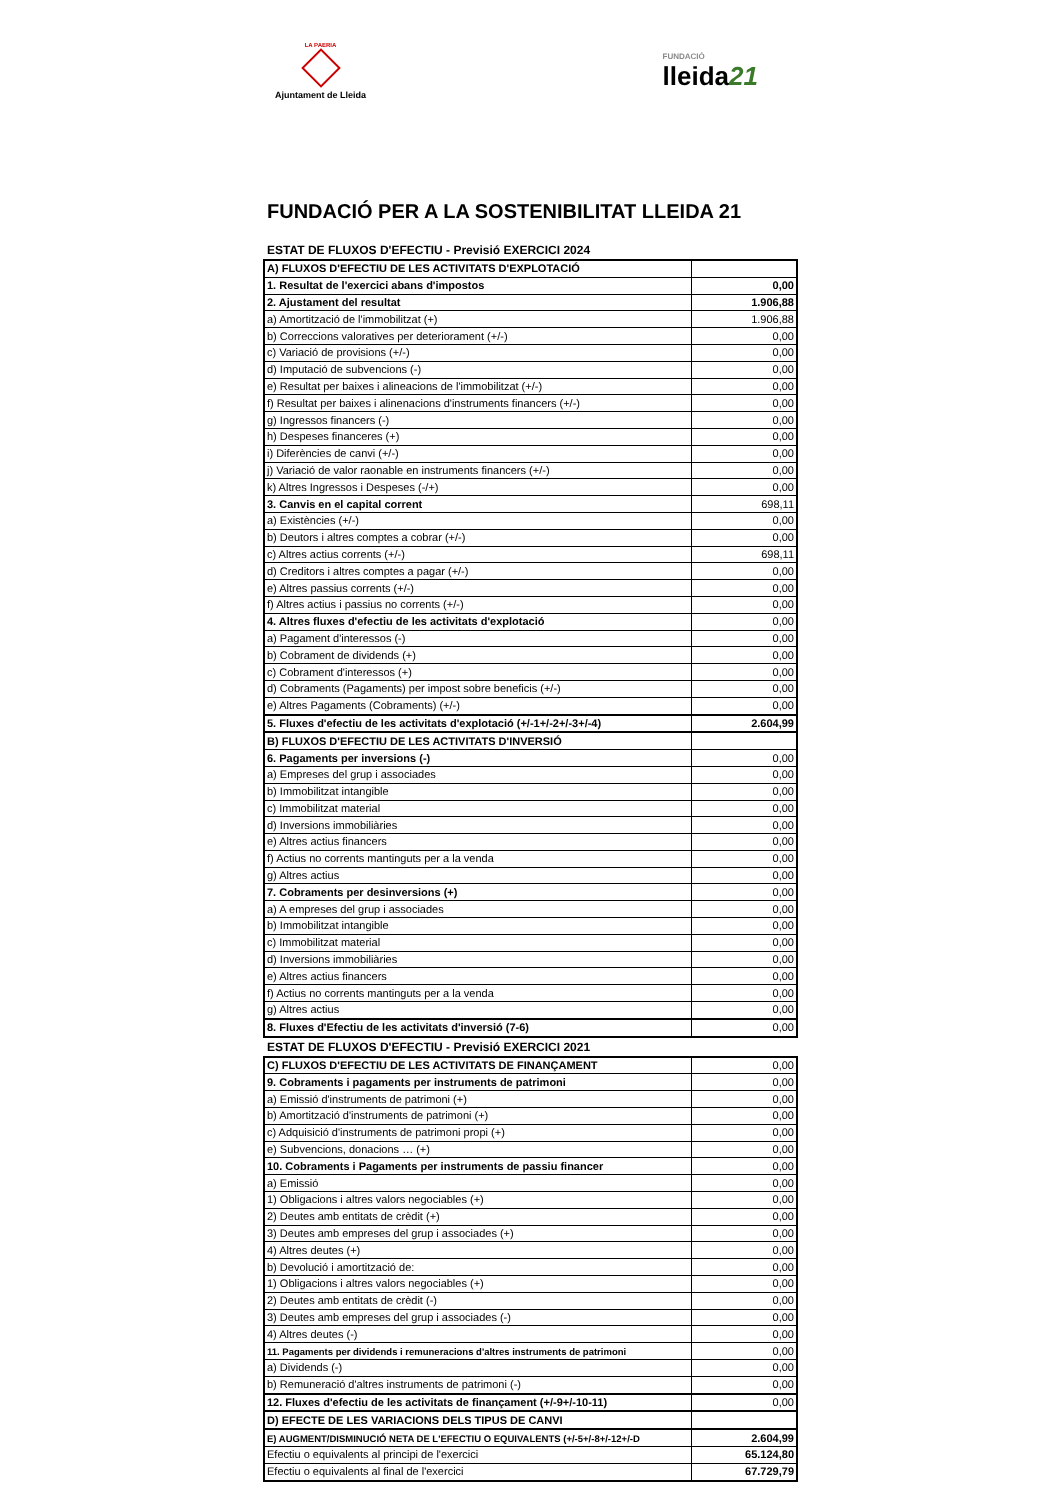LA PAERIA
Ajuntament de Lleida
FUNDACIÓ
lleida21
FUNDACIÓ PER A LA SOSTENIBILITAT LLEIDA 21
ESTAT DE FLUXOS D'EFECTIU - Previsió EXERCICI 2024
| A) FLUXOS D'EFECTIU DE LES ACTIVITATS D'EXPLOTACIÓ | |
| 1. Resultat de l'exercici abans d'impostos | 0,00 |
| 2. Ajustament del resultat | 1.906,88 |
| a) Amortització de l'immobilitzat (+) | 1.906,88 |
| b) Correccions valoratives per deteriorament (+/-) | 0,00 |
| c) Variació de provisions (+/-) | 0,00 |
| d) Imputació de subvencions (-) | 0,00 |
| e) Resultat per baixes i alineacions de l'immobilitzat (+/-) | 0,00 |
| f) Resultat per baixes i alinenacions d'instruments financers (+/-) | 0,00 |
| g) Ingressos financers (-) | 0,00 |
| h) Despeses financeres (+) | 0,00 |
| i) Diferències de canvi (+/-) | 0,00 |
| j) Variació de valor raonable en instruments financers (+/-) | 0,00 |
| k) Altres Ingressos i Despeses (-/+) | 0,00 |
| 3. Canvis en el capital corrent | 698,11 |
| a) Existències (+/-) | 0,00 |
| b) Deutors i altres comptes a cobrar (+/-) | 0,00 |
| c) Altres actius corrents (+/-) | 698,11 |
| d) Creditors i altres comptes a pagar (+/-) | 0,00 |
| e) Altres passius corrents (+/-) | 0,00 |
| f) Altres actius i passius no corrents (+/-) | 0,00 |
| 4. Altres fluxes d'efectiu de les activitats d'explotació | 0,00 |
| a) Pagament d'interessos (-) | 0,00 |
| b) Cobrament de dividends (+) | 0,00 |
| c) Cobrament d'interessos (+) | 0,00 |
| d) Cobraments (Pagaments) per impost sobre beneficis (+/-) | 0,00 |
| e) Altres Pagaments (Cobraments) (+/-) | 0,00 |
| 5. Fluxes d'efectiu de les activitats d'explotació (+/-1+/-2+/-3+/-4) | 2.604,99 |
| B) FLUXOS D'EFECTIU DE LES ACTIVITATS D'INVERSIÓ | |
| 6. Pagaments per inversions (-) | 0,00 |
| a) Empreses del grup i associades | 0,00 |
| b) Immobilitzat intangible | 0,00 |
| c) Immobilitzat material | 0,00 |
| d) Inversions immobiliàries | 0,00 |
| e) Altres actius financers | 0,00 |
| f) Actius no corrents mantinguts per a la venda | 0,00 |
| g) Altres actius | 0,00 |
| 7. Cobraments per desinversions (+) | 0,00 |
| a) A empreses del grup i associades | 0,00 |
| b) Immobilitzat intangible | 0,00 |
| c) Immobilitzat material | 0,00 |
| d) Inversions immobiliàries | 0,00 |
| e) Altres actius financers | 0,00 |
| f) Actius no corrents mantinguts per a la venda | 0,00 |
| g) Altres actius | 0,00 |
| 8. Fluxes d'Efectiu de les activitats d'inversió (7-6) | 0,00 |
ESTAT DE FLUXOS D'EFECTIU - Previsió EXERCICI 2021
| C) FLUXOS D'EFECTIU DE LES ACTIVITATS DE FINANÇAMENT | 0,00 |
| 9. Cobraments i pagaments per instruments de patrimoni | 0,00 |
| a) Emissió d'instruments de patrimoni (+) | 0,00 |
| b) Amortització d'instruments de patrimoni (+) | 0,00 |
| c) Adquisició d'instruments de patrimoni propi (+) | 0,00 |
| e) Subvencions, donacions … (+) | 0,00 |
| 10. Cobraments i Pagaments per instruments de passiu financer | 0,00 |
| a) Emissió | 0,00 |
| 1) Obligacions i altres valors negociables (+) | 0,00 |
| 2) Deutes amb entitats de crèdit (+) | 0,00 |
| 3) Deutes amb empreses del grup i associades (+) | 0,00 |
| 4) Altres deutes (+) | 0,00 |
| b) Devolució i amortització de: | 0,00 |
| 1) Obligacions i altres valors negociables (+) | 0,00 |
| 2) Deutes amb entitats de crèdit (-) | 0,00 |
| 3) Deutes amb empreses del grup i associades (-) | 0,00 |
| 4) Altres deutes (-) | 0,00 |
| 11. Pagaments per dividends i remuneracions d'altres instruments de patrimoni | 0,00 |
| a) Dividends (-) | 0,00 |
| b) Remuneració d'altres instruments de patrimoni (-) | 0,00 |
| 12. Fluxes d'efectiu de les activitats de finançament (+/-9+/-10-11) | 0,00 |
| D) EFECTE DE LES VARIACIONS DELS TIPUS DE CANVI | |
| E) AUGMENT/DISMINUCIÓ NETA DE L'EFECTIU O EQUIVALENTS (+/-5+/-8+/-12+/-D | 2.604,99 |
| Efectiu o equivalents al principi de l'exercici | 65.124,80 |
| Efectiu o equivalents al final de l'exercici | 67.729,79 |